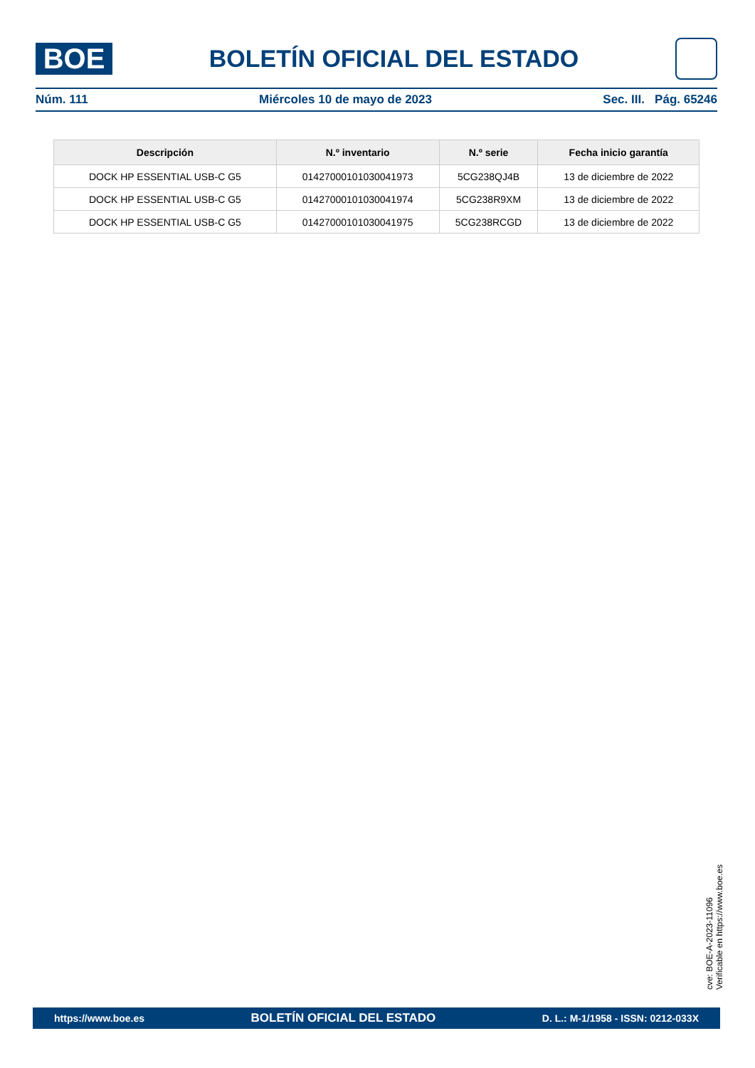BOE
BOLETÍN OFICIAL DEL ESTADO
Núm. 111 Miércoles 10 de mayo de 2023 Sec. III. Pág. 65246
| Descripción | N.º inventario | N.º serie | Fecha inicio garantía |
| --- | --- | --- | --- |
| DOCK HP ESSENTIAL USB-C G5 | 01427000101030041973 | 5CG238QJ4B | 13 de diciembre de 2022 |
| DOCK HP ESSENTIAL USB-C G5 | 01427000101030041974 | 5CG238R9XM | 13 de diciembre de 2022 |
| DOCK HP ESSENTIAL USB-C G5 | 01427000101030041975 | 5CG238RCGD | 13 de diciembre de 2022 |
cve: BOE-A-2023-11096
Verificable en https://www.boe.es
https://www.boe.es BOLETÍN OFICIAL DEL ESTADO D. L.: M-1/1958 - ISSN: 0212-033X